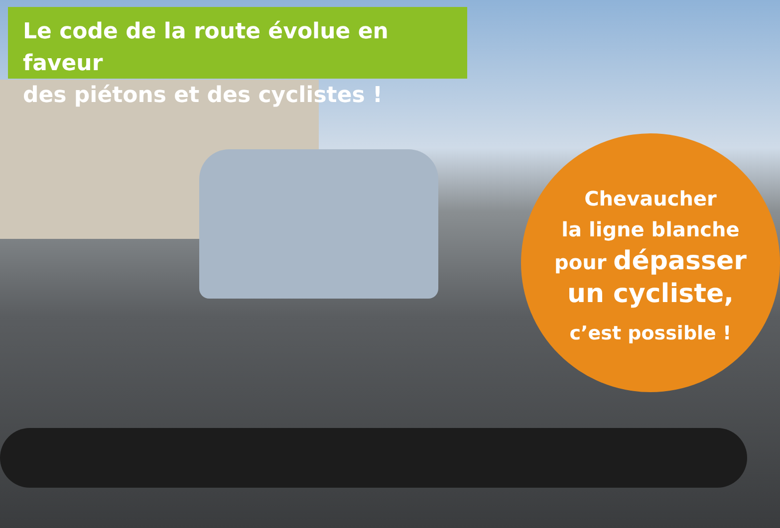Le code de la route évolue en faveur
des piétons et des cyclistes !
Chevaucher
la ligne blanche
pour dépasser
un cycliste,
c’est possible !